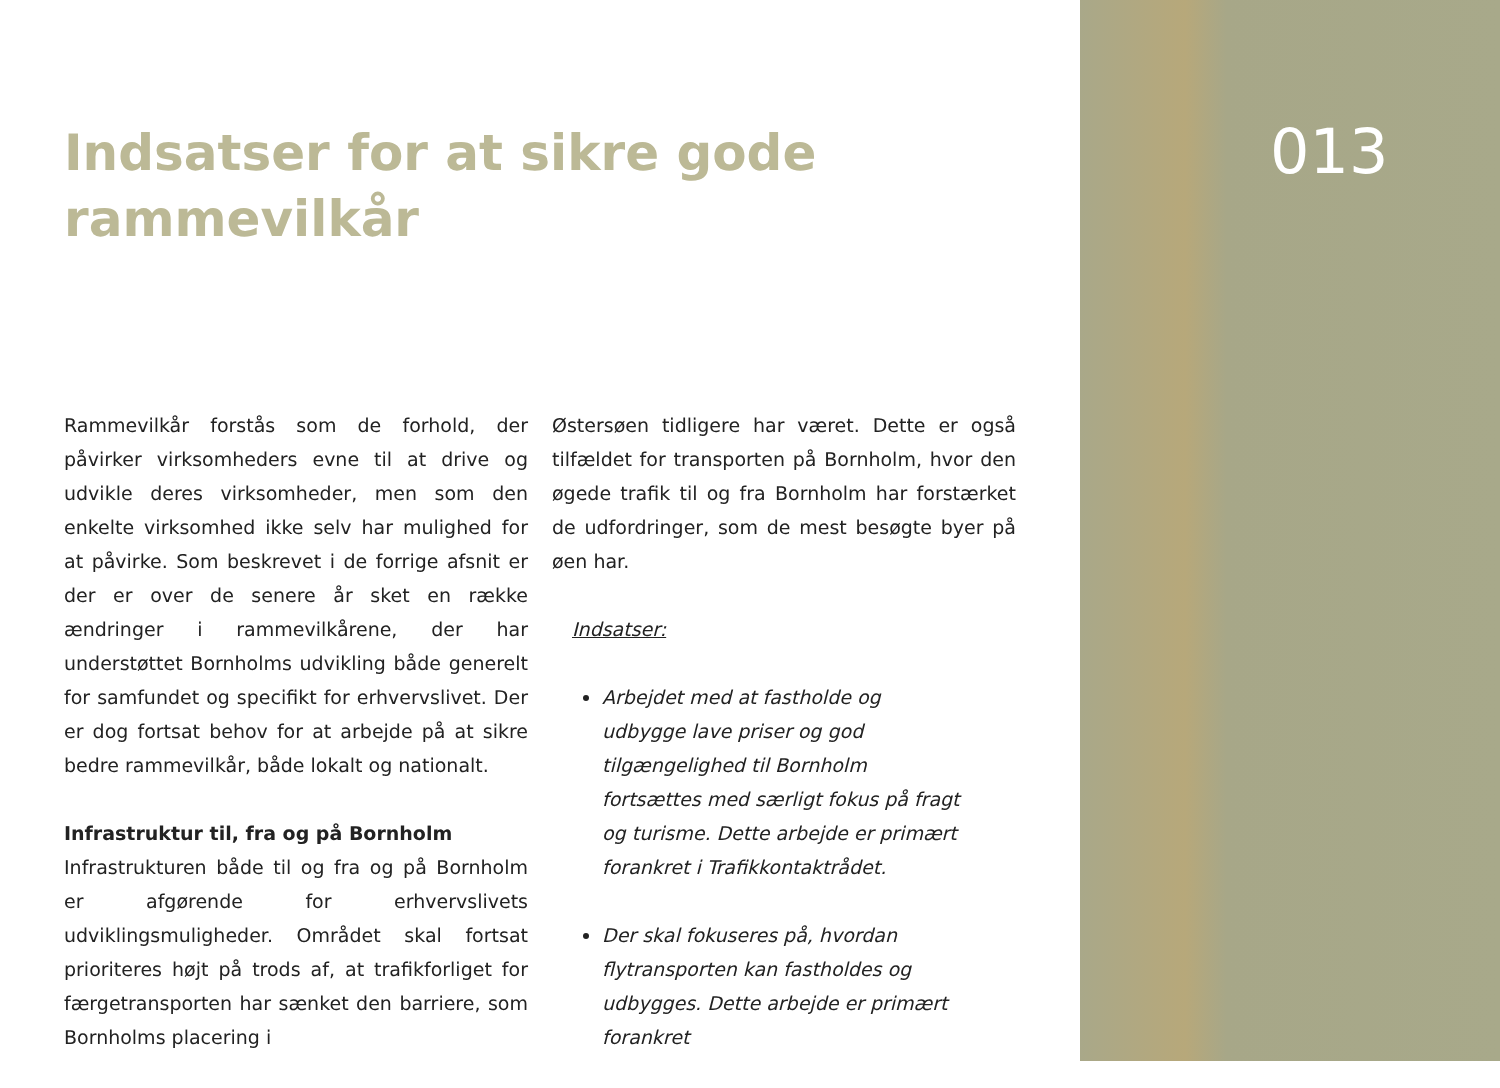013
Indsatser for at sikre gode rammevilkår
Rammevilkår forstås som de forhold, der påvirker virksomheders evne til at drive og udvikle deres virksomheder, men som den enkelte virksomhed ikke selv har mulighed for at påvirke. Som beskrevet i de forrige afsnit er der er over de senere år sket en række ændringer i rammevilkårene, der har understøttet Bornholms udvikling både generelt for samfundet og specifikt for erhvervslivet. Der er dog fortsat behov for at arbejde på at sikre bedre rammevilkår, både lokalt og nationalt.
Infrastruktur til, fra og på Bornholm
Infrastrukturen både til og fra og på Bornholm er afgørende for erhvervslivets udviklingsmuligheder. Området skal fortsat prioriteres højt på trods af, at trafikforliget for færgetransporten har sænket den barriere, som Bornholms placering i
Østersøen tidligere har været. Dette er også tilfældet for transporten på Bornholm, hvor den øgede trafik til og fra Bornholm har forstærket de udfordringer, som de mest besøgte byer på øen har.
Indsatser:
Arbejdet med at fastholde og udbygge lave priser og god tilgængelighed til Bornholm fortsættes med særligt fokus på fragt og turisme. Dette arbejde er primært forankret i Trafikkontaktrådet.
Der skal fokuseres på, hvordan flytransporten kan fastholdes og udbygges. Dette arbejde er primært forankret